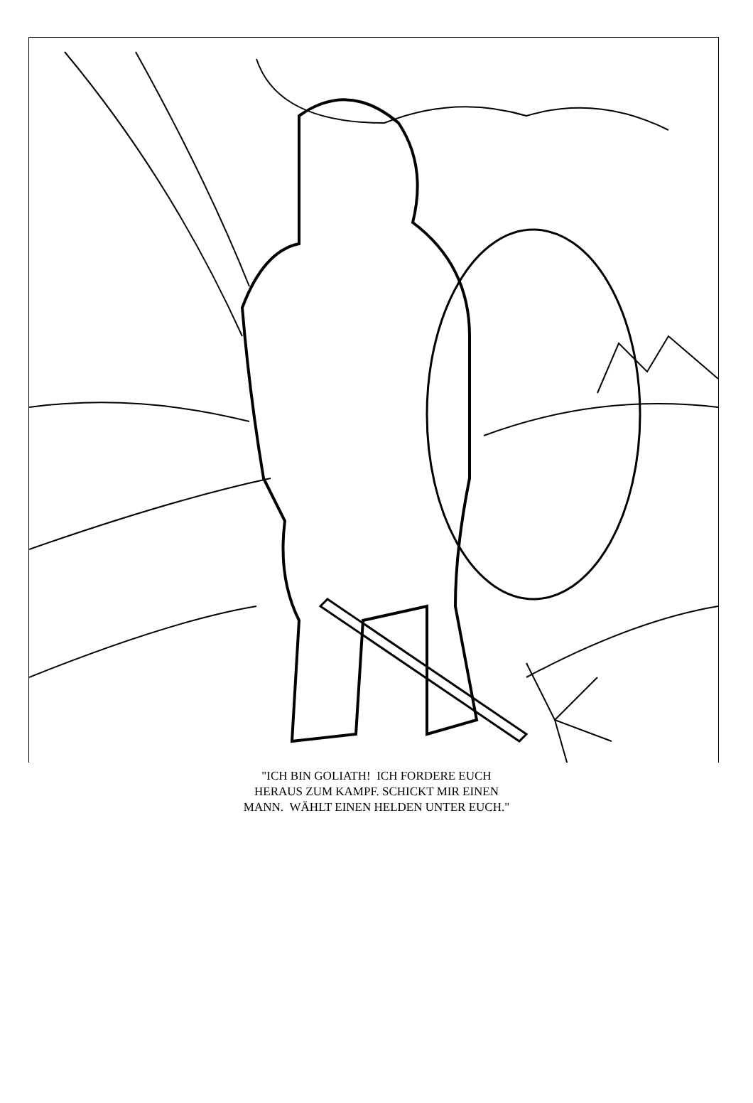"ICH BIN GOLIATH! ICH FORDERE EUCH
HERAUS ZUM KAMPF. SCHICKT MIR EINEN
MANN. WÄHLT EINEN HELDEN UNTER EUCH."